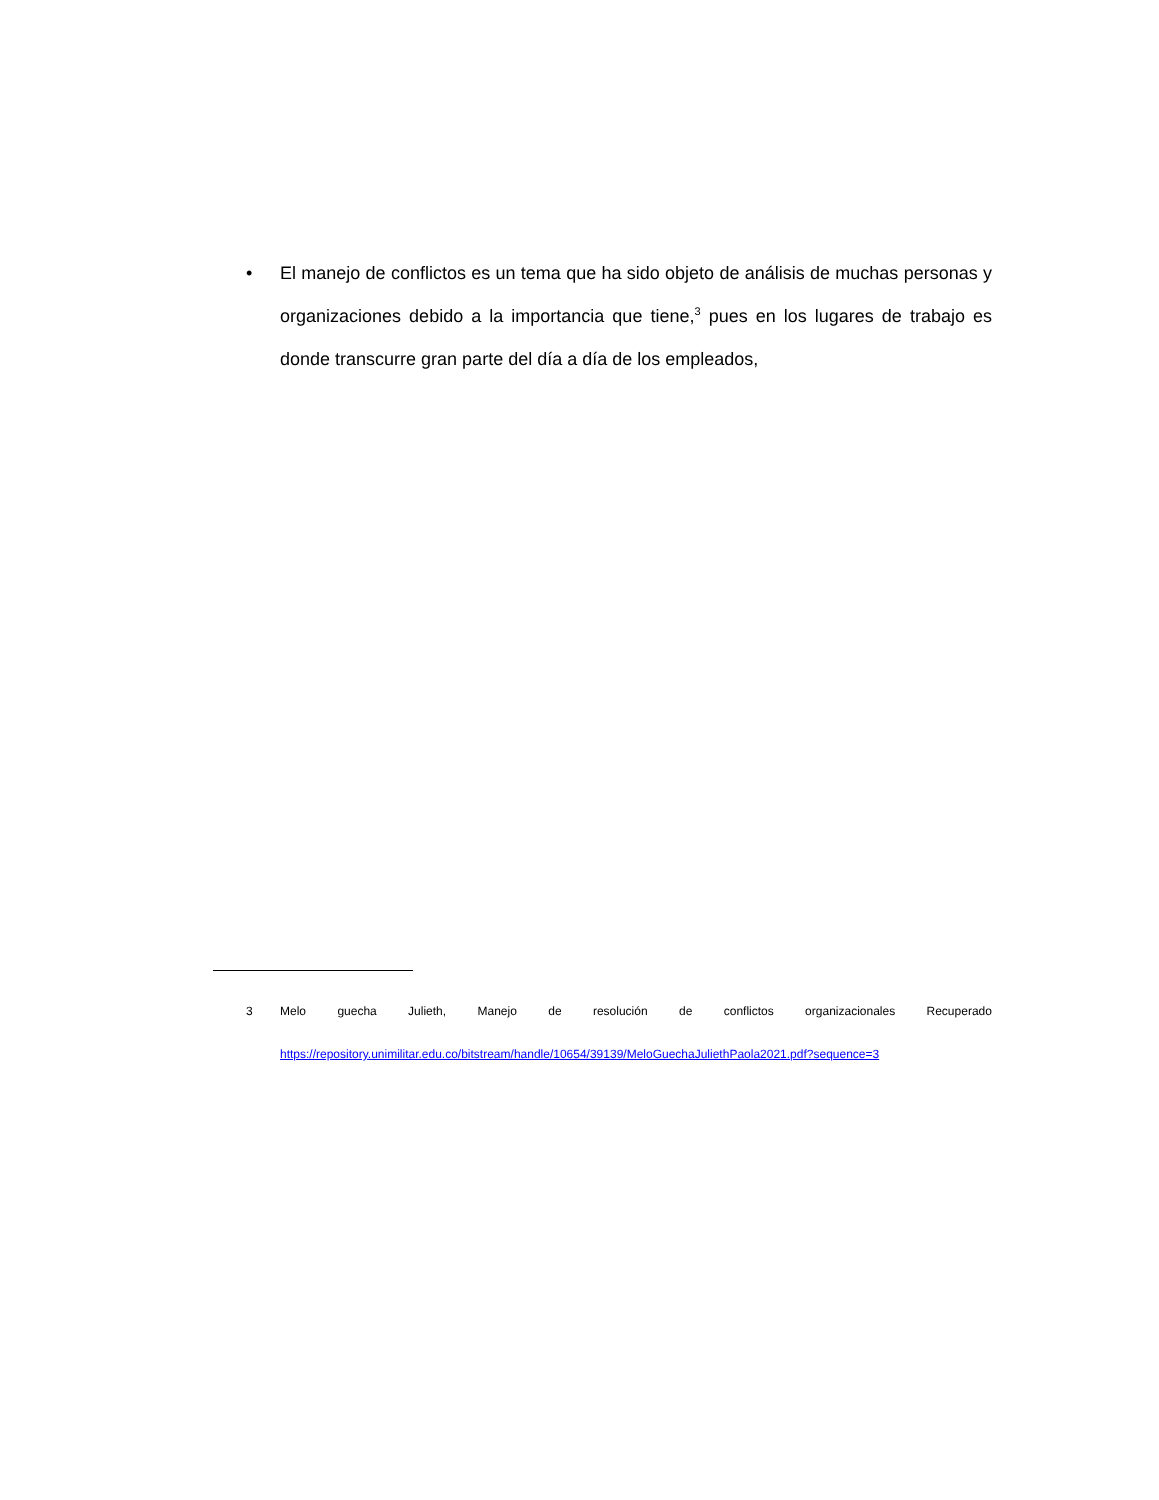• El manejo de conflictos es un tema que ha sido objeto de análisis de muchas personas y organizaciones debido a la importancia que tiene,<sup>3</sup> pues en los lugares de trabajo es donde transcurre gran parte del día a día de los empleados,
3 Melo guecha Julieth, Manejo de resolución de conflictos organizacionales Recuperado
https://repository.unimilitar.edu.co/bitstream/handle/10654/39139/MeloGuechaJuliethPaola2021.pdf?sequence=3